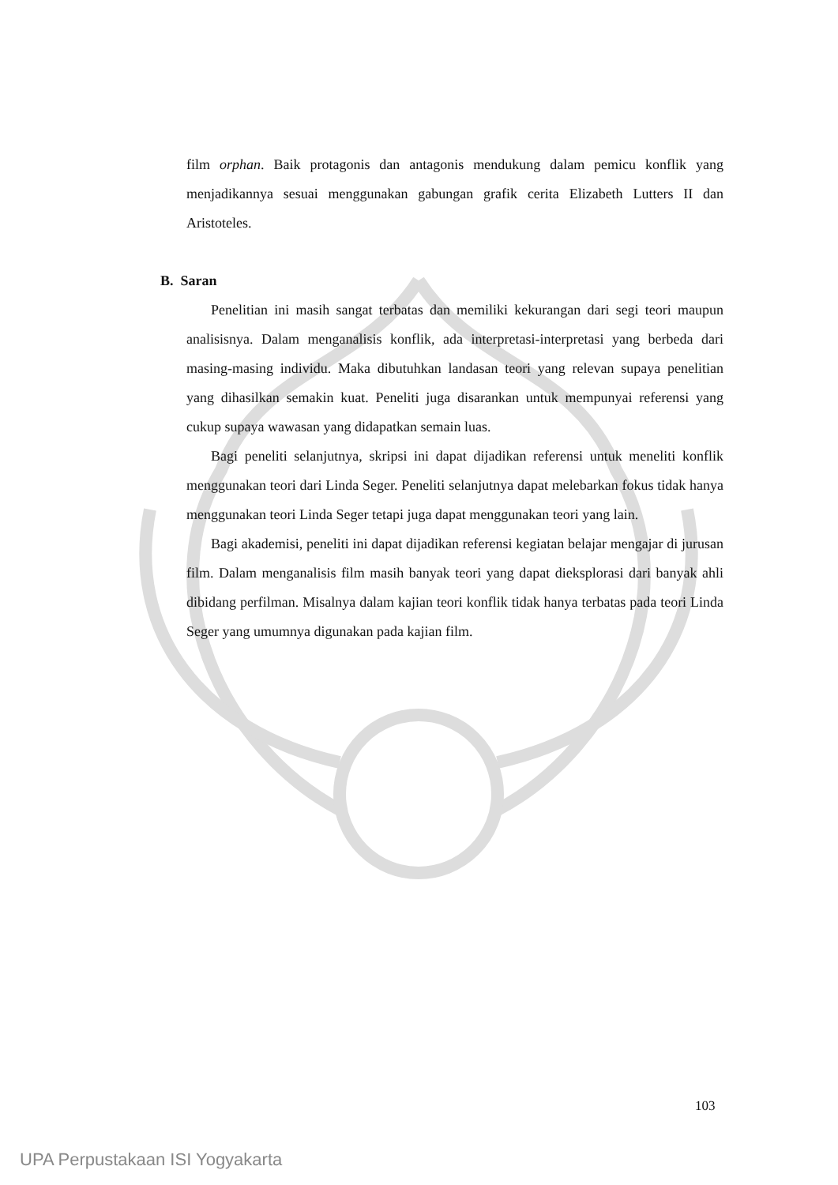film orphan. Baik protagonis dan antagonis mendukung dalam pemicu konflik yang menjadikannya sesuai menggunakan gabungan grafik cerita Elizabeth Lutters II dan Aristoteles.
B. Saran
Penelitian ini masih sangat terbatas dan memiliki kekurangan dari segi teori maupun analisisnya. Dalam menganalisis konflik, ada interpretasi-interpretasi yang berbeda dari masing-masing individu. Maka dibutuhkan landasan teori yang relevan supaya penelitian yang dihasilkan semakin kuat. Peneliti juga disarankan untuk mempunyai referensi yang cukup supaya wawasan yang didapatkan semain luas.
Bagi peneliti selanjutnya, skripsi ini dapat dijadikan referensi untuk meneliti konflik menggunakan teori dari Linda Seger. Peneliti selanjutnya dapat melebarkan fokus tidak hanya menggunakan teori Linda Seger tetapi juga dapat menggunakan teori yang lain.
Bagi akademisi, peneliti ini dapat dijadikan referensi kegiatan belajar mengajar di jurusan film. Dalam menganalisis film masih banyak teori yang dapat dieksplorasi dari banyak ahli dibidang perfilman. Misalnya dalam kajian teori konflik tidak hanya terbatas pada teori Linda Seger yang umumnya digunakan pada kajian film.
103
UPA Perpustakaan ISI Yogyakarta